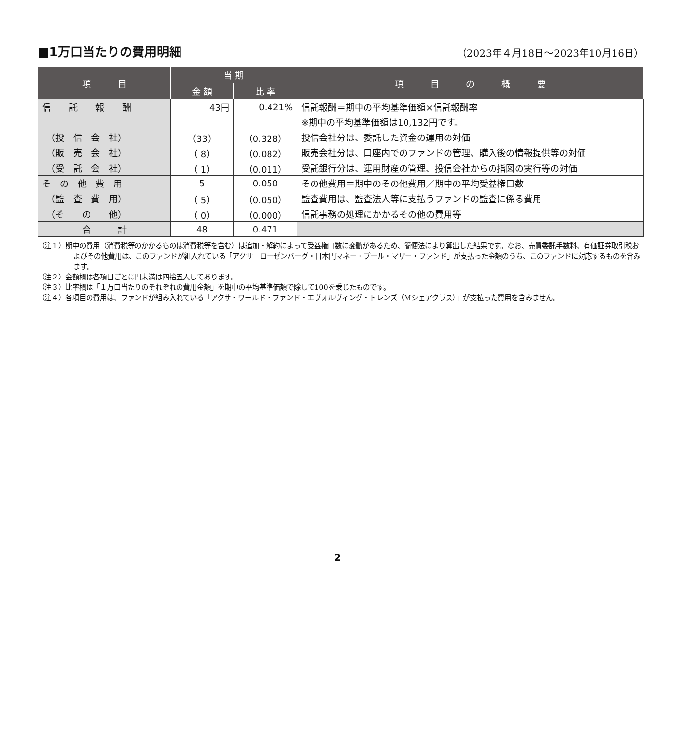■1万口当たりの費用明細
（2023年４月18日～2023年10月16日）
| 項 目 | 当 期 | | 項 目 の 概 要 |
| --- | --- | --- | --- |
| | 金 額 | 比 率 | |
| 信 託 報 酬 | 43円 | 0.421% | 信託報酬＝期中の平均基準価額×信託報酬率 |
| | | | ※期中の平均基準価額は10,132円です。 |
| （投 信 会 社） | （33） | （0.328） | 投信会社分は、委託した資金の運用の対価 |
| （販 売 会 社） | （ 8） | （0.082） | 販売会社分は、口座内でのファンドの管理、購入後の情報提供等の対価 |
| （受 託 会 社） | （ 1） | （0.011） | 受託銀行分は、運用財産の管理、投信会社からの指図の実行等の対価 |
| そ の 他 費 用 | 5 | 0.050 | その他費用＝期中のその他費用／期中の平均受益権口数 |
| （監 査 費 用） | （ 5） | （0.050） | 監査費用は、監査法人等に支払うファンドの監査に係る費用 |
| （そ の 他） | （ 0） | （0.000） | 信託事務の処理にかかるその他の費用等 |
| 合 計 | 48 | 0.471 | |
（注１）期中の費用（消費税等のかかるものは消費税等を含む）は追加・解約によって受益権口数に変動があるため、簡便法により算出した結果です。なお、売買委託手数料、有価証券取引税およびその他費用は、このファンドが組入れている「アクサ　ローゼンバーグ・日本円マネー・プール・マザー・ファンド」が支払った金額のうち、このファンドに対応するものを含みます。
（注２）金額欄は各項目ごとに円未満は四捨五入してあります。
（注３）比率欄は「１万口当たりのそれぞれの費用金額」を期中の平均基準価額で除して100を乗じたものです。
（注４）各項目の費用は、ファンドが組み入れている「アクサ・ワールド・ファンド・エヴォルヴィング・トレンズ（Mシェアクラス）」が支払った費用を含みません。
2